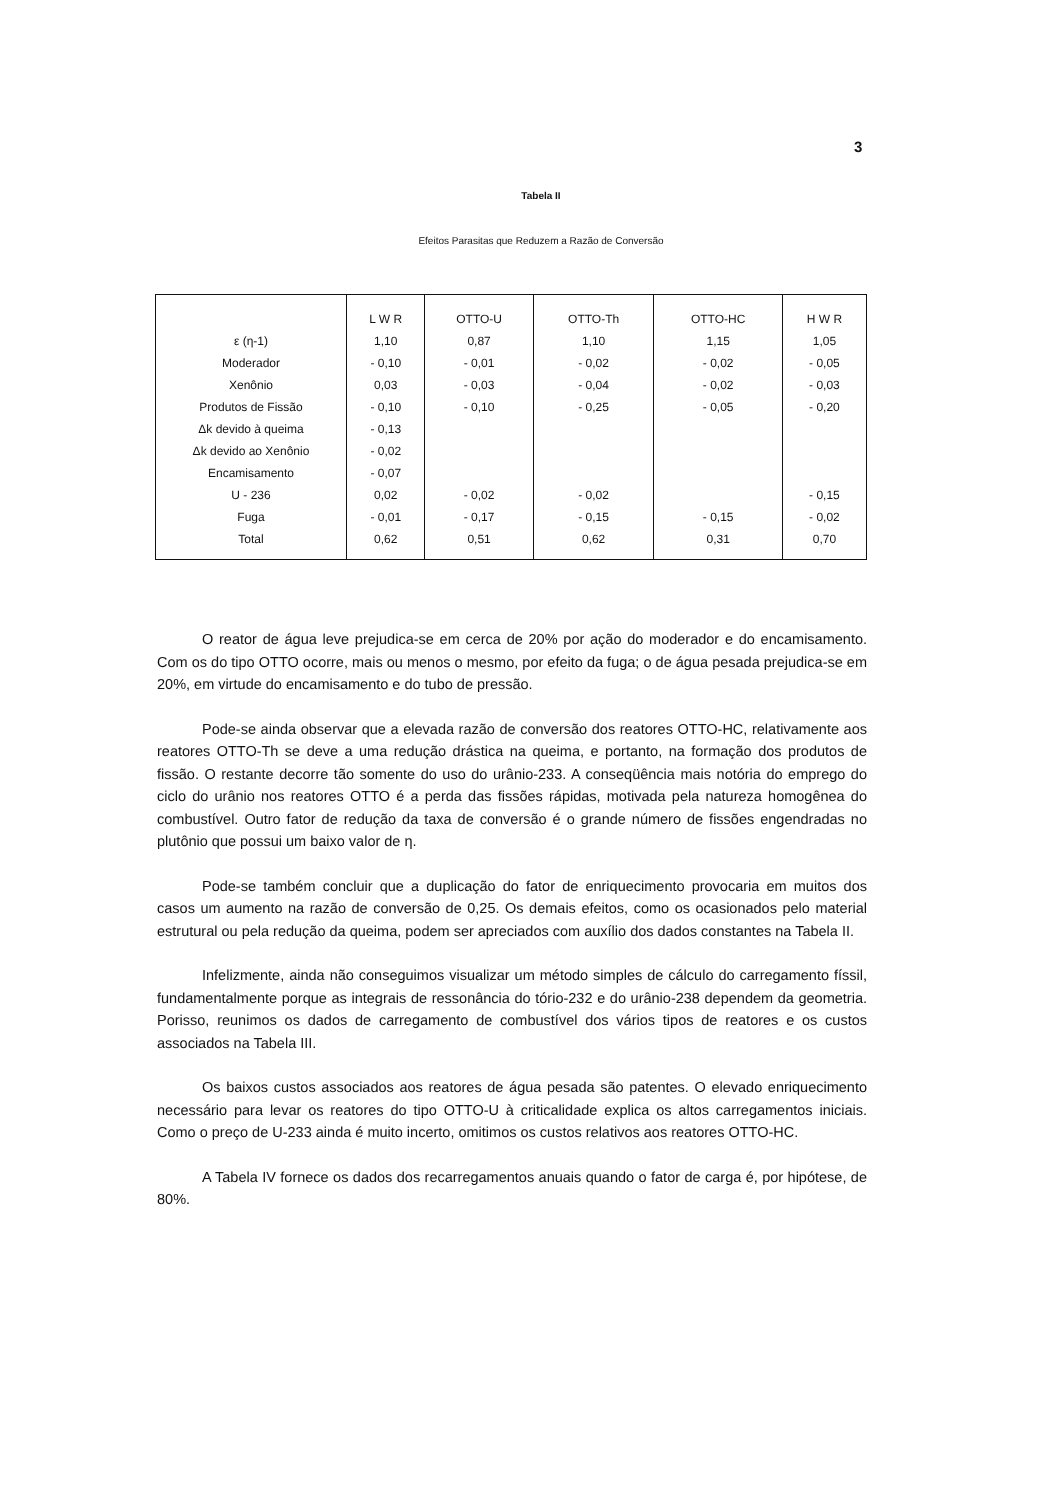3
Tabela II
Efeitos Parasitas que Reduzem a Razão de Conversão
| | L W R | OTTO-U | OTTO-Th | OTTO-HC | H W R |
| ε (η-1) | 1,10 | 0,87 | 1,10 | 1,15 | 1,05 |
| Moderador | - 0,10 | - 0,01 | - 0,02 | - 0,02 | - 0,05 |
| Xenônio | 0,03 | - 0,03 | - 0,04 | - 0,02 | - 0,03 |
| Produtos de Fissão | - 0,10 | - 0,10 | - 0,25 | - 0,05 | - 0,20 |
| Δk devido à queima | - 0,13 | | | | |
| Δk devido ao Xenônio | - 0,02 | | | | |
| Encamisamento | - 0,07 | | | | |
| U - 236 | 0,02 | - 0,02 | - 0,02 | | - 0,15 |
| Fuga | - 0,01 | - 0,17 | - 0,15 | - 0,15 | - 0,02 |
| Total | 0,62 | 0,51 | 0,62 | 0,31 | 0,70 |
O reator de água leve prejudica-se em cerca de 20% por ação do moderador e do encamisamento. Com os do tipo OTTO ocorre, mais ou menos o mesmo, por efeito da fuga; o de água pesada prejudica-se em 20%, em virtude do encamisamento e do tubo de pressão.
Pode-se ainda observar que a elevada razão de conversão dos reatores OTTO-HC, relativamente aos reatores OTTO-Th se deve a uma redução drástica na queima, e portanto, na formação dos produtos de fissão. O restante decorre tão somente do uso do urânio-233. A conseqüência mais notória do emprego do ciclo do urânio nos reatores OTTO é a perda das fissões rápidas, motivada pela natureza homogênea do combustível. Outro fator de redução da taxa de conversão é o grande número de fissões engendradas no plutônio que possui um baixo valor de η.
Pode-se também concluir que a duplicação do fator de enriquecimento provocaria em muitos dos casos um aumento na razão de conversão de 0,25. Os demais efeitos, como os ocasionados pelo material estrutural ou pela redução da queima, podem ser apreciados com auxílio dos dados constantes na Tabela II.
Infelizmente, ainda não conseguimos visualizar um método simples de cálculo do carregamento físsil, fundamentalmente porque as integrais de ressonância do tório-232 e do urânio-238 dependem da geometria. Porisso, reunimos os dados de carregamento de combustível dos vários tipos de reatores e os custos associados na Tabela III.
Os baixos custos associados aos reatores de água pesada são patentes. O elevado enriquecimento necessário para levar os reatores do tipo OTTO-U à criticalidade explica os altos carregamentos iniciais. Como o preço de U-233 ainda é muito incerto, omitimos os custos relativos aos reatores OTTO-HC.
A Tabela IV fornece os dados dos recarregamentos anuais quando o fator de carga é, por hipótese, de 80%.